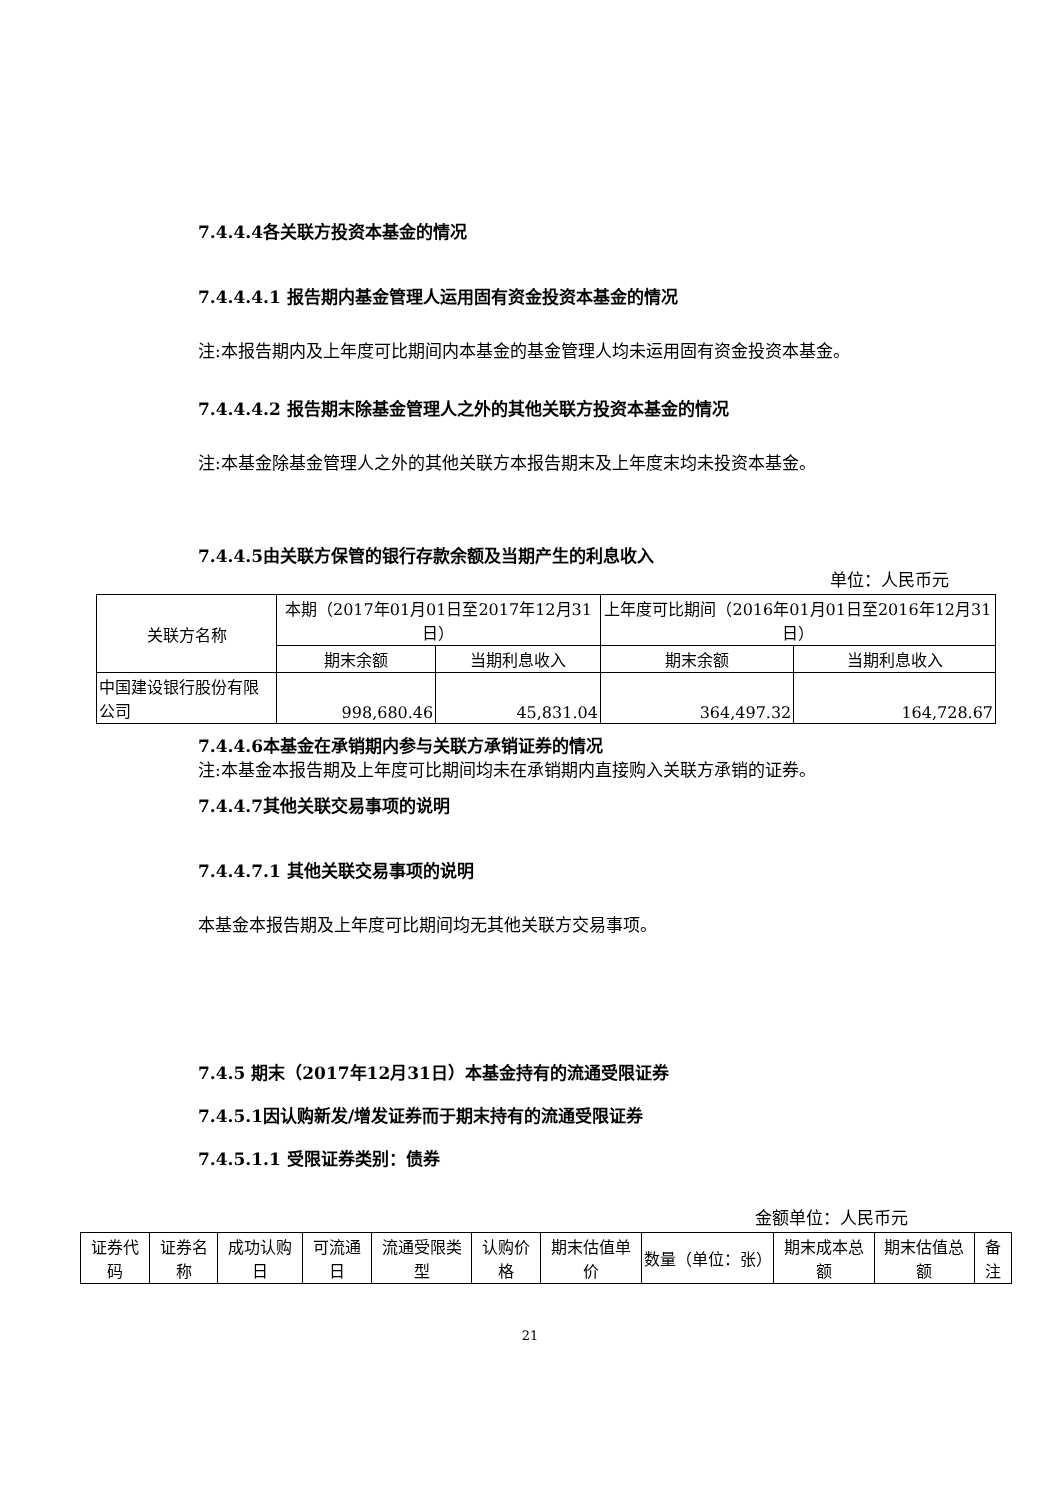7.4.4.4各关联方投资本基金的情况
7.4.4.4.1 报告期内基金管理人运用固有资金投资本基金的情况
注:本报告期内及上年度可比期间内本基金的基金管理人均未运用固有资金投资本基金。
7.4.4.4.2 报告期末除基金管理人之外的其他关联方投资本基金的情况
注:本基金除基金管理人之外的其他关联方本报告期末及上年度末均未投资本基金。
7.4.4.5由关联方保管的银行存款余额及当期产生的利息收入
单位：人民币元
| 关联方名称 | 本期（2017年01月01日至2017年12月31日） | | 上年度可比期间（2016年01月01日至2016年12月31日） | |
| --- | --- | --- | --- | --- |
| | 期末余额 | 当期利息收入 | 期末余额 | 当期利息收入 |
| 中国建设银行股份有限公司 | 998,680.46 | 45,831.04 | 364,497.32 | 164,728.67 |
7.4.4.6本基金在承销期内参与关联方承销证券的情况
注:本基金本报告期及上年度可比期间均未在承销期内直接购入关联方承销的证券。
7.4.4.7其他关联交易事项的说明
7.4.4.7.1 其他关联交易事项的说明
本基金本报告期及上年度可比期间均无其他关联方交易事项。
7.4.5 期末（2017年12月31日）本基金持有的流通受限证券
7.4.5.1因认购新发/增发证券而于期末持有的流通受限证券
7.4.5.1.1 受限证券类别：债券
金额单位：人民币元
| 证券代码 | 证券名称 | 成功认购日 | 可流通日 | 流通受限类型 | 认购价格 | 期末估值单价 | 数量（单位：张） | 期末成本总额 | 期末估值总额 | 备注 |
21